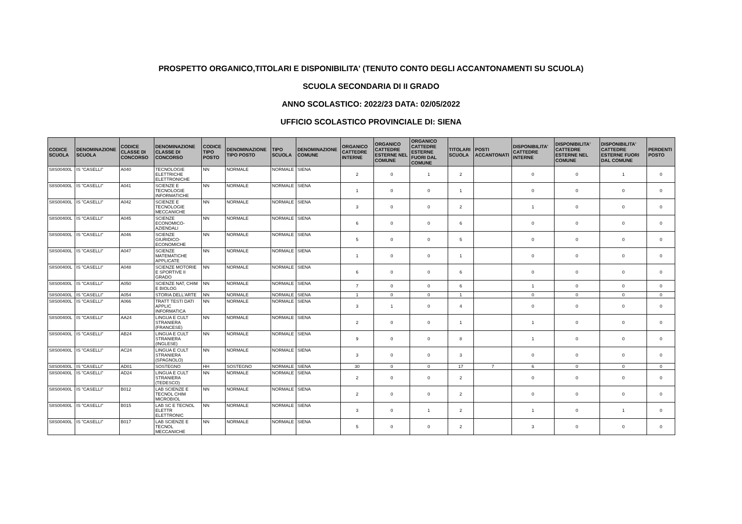PROSPETTO ORGANICO,TITOLARI E DISPONIBILITA' (TENUTO CONTO DEGLI ACCANTONAMENTI SU SCUOLA)
SCUOLA SECONDARIA DI II GRADO
ANNO SCOLASTICO: 2022/23 DATA: 02/05/2022
UFFICIO SCOLASTICO PROVINCIALE DI: SIENA
| CODICE SCUOLA | DENOMINAZIONE SCUOLA | CODICE CLASSE DI CONCORSO | DENOMINAZIONE CLASSE DI CONCORSO | CODICE TIPO POSTO | DENOMINAZIONE TIPO POSTO | TIPO SCUOLA | DENOMINAZIONE COMUNE | ORGANICO CATTEDRE INTERNE | ORGANICO CATTEDRE ESTERNE NEL COMUNE | ORGANICO CATTEDRE ESTERNE FUORI DAL COMUNE | TITOLARI SCUOLA | POSTI ACCANTONATI | DISPONIBILITA' CATTEDRE INTERNE | DISPONIBILITA' CATTEDRE ESTERNE NEL COMUNE | DISPONIBILITA' CATTEDRE ESTERNE FUORI DAL COMUNE | PERDENTI POSTO |
| --- | --- | --- | --- | --- | --- | --- | --- | --- | --- | --- | --- | --- | --- | --- | --- | --- |
| SIIS00400L | IS "CASELLI" | A040 | TECNOLOGIE ELETTRICHE ELETTRONICHE | NN | NORMALE | NORMALE | SIENA | 2 | 0 | 1 | 2 | | 0 | 0 | 1 | 0 |
| SIIS00400L | IS "CASELLI" | A041 | SCIENZE E TECNOLOGIE INFORMATICHE | NN | NORMALE | NORMALE | SIENA | 1 | 0 | 0 | 1 | | 0 | 0 | 0 | 0 |
| SIIS00400L | IS "CASELLI" | A042 | SCIENZE E TECNOLOGIE MECCANICHE | NN | NORMALE | NORMALE | SIENA | 3 | 0 | 0 | 2 | | 1 | 0 | 0 | 0 |
| SIIS00400L | IS "CASELLI" | A045 | SCIENZE ECONOMICO-AZIENDALI | NN | NORMALE | NORMALE | SIENA | 6 | 0 | 0 | 6 | | 0 | 0 | 0 | 0 |
| SIIS00400L | IS "CASELLI" | A046 | SCIENZE GIURIDICO-ECONOMICHE | NN | NORMALE | NORMALE | SIENA | 5 | 0 | 0 | 5 | | 0 | 0 | 0 | 0 |
| SIIS00400L | IS "CASELLI" | A047 | SCIENZE MATEMATICHE APPLICATE | NN | NORMALE | NORMALE | SIENA | 1 | 0 | 0 | 1 | | 0 | 0 | 0 | 0 |
| SIIS00400L | IS "CASELLI" | A048 | SCIENZE MOTORIE E SPORTIVE II GRADO | NN | NORMALE | NORMALE | SIENA | 6 | 0 | 0 | 6 | | 0 | 0 | 0 | 0 |
| SIIS00400L | IS "CASELLI" | A050 | SCIENZE NAT, CHIM E BIOLOG | NN | NORMALE | NORMALE | SIENA | 7 | 0 | 0 | 6 | | 1 | 0 | 0 | 0 |
| SIIS00400L | IS "CASELLI" | A054 | STORIA DELL'ARTE | NN | NORMALE | NORMALE | SIENA | 1 | 0 | 0 | 1 | | 0 | 0 | 0 | 0 |
| SIIS00400L | IS "CASELLI" | A066 | TRATT TESTI DATI APPLIC INFORMATICA | NN | NORMALE | NORMALE | SIENA | 3 | 1 | 0 | 4 | | 0 | 0 | 0 | 0 |
| SIIS00400L | IS "CASELLI" | AA24 | LINGUA E CULT STRANIERA (FRANCESE) | NN | NORMALE | NORMALE | SIENA | 2 | 0 | 0 | 1 | | 1 | 0 | 0 | 0 |
| SIIS00400L | IS "CASELLI" | AB24 | LINGUA E CULT STRANIERA (INGLESE) | NN | NORMALE | NORMALE | SIENA | 9 | 0 | 0 | 8 | | 1 | 0 | 0 | 0 |
| SIIS00400L | IS "CASELLI" | AC24 | LINGUA E CULT STRANIERA (SPAGNOLO) | NN | NORMALE | NORMALE | SIENA | 3 | 0 | 0 | 3 | | 0 | 0 | 0 | 0 |
| SIIS00400L | IS "CASELLI" | AD01 | SOSTEGNO | HH | SOSTEGNO | NORMALE | SIENA | 30 | 0 | 0 | 17 | 7 | 6 | 0 | 0 | 0 |
| SIIS00400L | IS "CASELLI" | AD24 | LINGUA E CULT STRANIERA (TEDESCO) | NN | NORMALE | NORMALE | SIENA | 2 | 0 | 0 | 2 | | 0 | 0 | 0 | 0 |
| SIIS00400L | IS "CASELLI" | B012 | LAB SCIENZE E TECNOL CHIM MICROBIOL | NN | NORMALE | NORMALE | SIENA | 2 | 0 | 0 | 2 | | 0 | 0 | 0 | 0 |
| SIIS00400L | IS "CASELLI" | B015 | LAB SC E TECNOL ELETTR ELETTRONIC | NN | NORMALE | NORMALE | SIENA | 3 | 0 | 1 | 2 | | 1 | 0 | 1 | 0 |
| SIIS00400L | IS "CASELLI" | B017 | LAB SCIENZE E TECNOL MECCANICHE | NN | NORMALE | NORMALE | SIENA | 5 | 0 | 0 | 2 | | 3 | 0 | 0 | 0 |